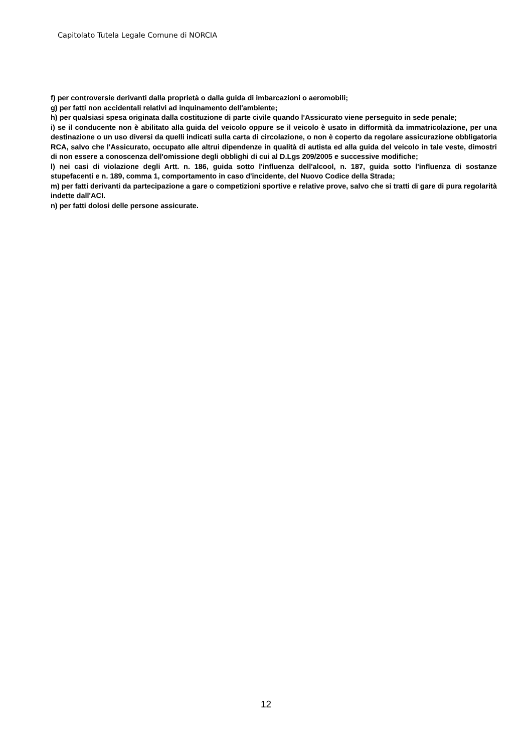Capitolato Tutela Legale Comune di NORCIA
f) per controversie derivanti dalla proprietà o dalla guida di imbarcazioni o aeromobili;
g) per fatti non accidentali relativi ad inquinamento dell'ambiente;
h) per qualsiasi spesa originata dalla costituzione di parte civile quando l'Assicurato viene perseguito in sede penale;
i) se il conducente non è abilitato alla guida del veicolo oppure se il veicolo è usato in difformità da immatricolazione, per una destinazione o un uso diversi da quelli indicati sulla carta di circolazione, o non è coperto da regolare assicurazione obbligatoria RCA, salvo che l'Assicurato, occupato alle altrui dipendenze in qualità di autista ed alla guida del veicolo in tale veste, dimostri di non essere a conoscenza dell'omissione degli obblighi di cui al D.Lgs 209/2005 e successive modifiche;
l) nei casi di violazione degli Artt. n. 186, guida sotto l'influenza dell'alcool, n. 187, guida sotto l'influenza di sostanze stupefacenti e n. 189, comma 1, comportamento in caso d'incidente, del Nuovo Codice della Strada;
m) per fatti derivanti da partecipazione a gare o competizioni sportive e relative prove, salvo che si tratti di gare di pura regolarità indette dall'ACI.
n) per fatti dolosi delle persone assicurate.
12